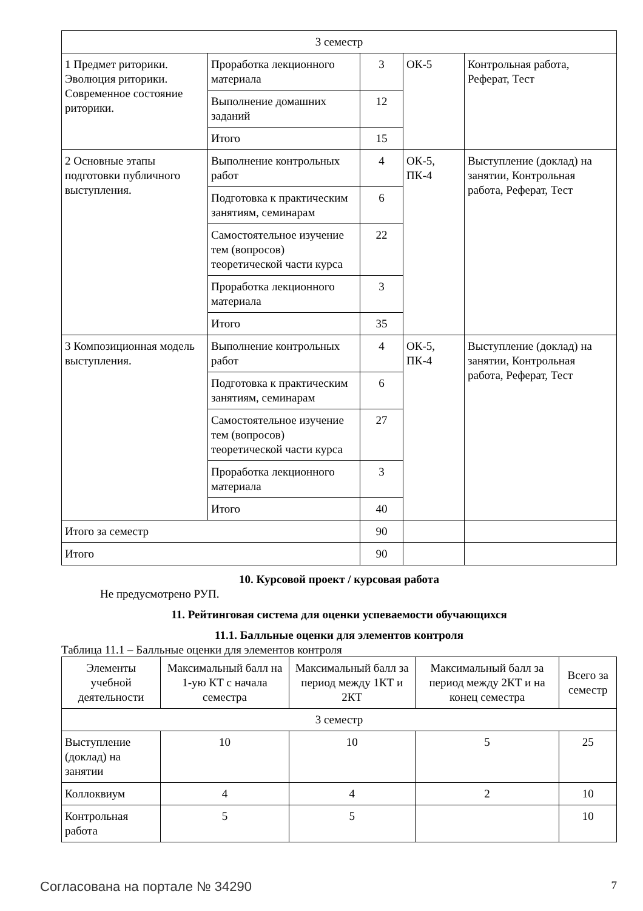| 3 семестр | | | | |
| 1 Предмет риторики. Эволюция риторики. Современное состояние риторики. | Проработка лекционного материала | 3 | ОК-5 | Контрольная работа, Реферат, Тест |
| | Выполнение домашних заданий | 12 | | |
| | Итого | 15 | | |
| 2 Основные этапы подготовки публичного выступления. | Выполнение контрольных работ | 4 | ОК-5, ПК-4 | Выступление (доклад) на занятии, Контрольная работа, Реферат, Тест |
| | Подготовка к практическим занятиям, семинарам | 6 | | |
| | Самостоятельное изучение тем (вопросов) теоретической части курса | 22 | | |
| | Проработка лекционного материала | 3 | | |
| | Итого | 35 | | |
| 3 Композиционная модель выступления. | Выполнение контрольных работ | 4 | ОК-5, ПК-4 | Выступление (доклад) на занятии, Контрольная работа, Реферат, Тест |
| | Подготовка к практическим занятиям, семинарам | 6 | | |
| | Самостоятельное изучение тем (вопросов) теоретической части курса | 27 | | |
| | Проработка лекционного материала | 3 | | |
| | Итого | 40 | | |
| Итого за семестр | | 90 | | |
| Итого | | 90 | | |
10. Курсовой проект / курсовая работа
Не предусмотрено РУП.
11. Рейтинговая система для оценки успеваемости обучающихся
11.1. Балльные оценки для элементов контроля
Таблица 11.1 – Балльные оценки для элементов контроля
| Элементы учебной деятельности | Максимальный балл на 1-ую КТ с начала семестра | Максимальный балл за период между 1КТ и 2КТ | Максимальный балл за период между 2КТ и на конец семестра | Всего за семестр |
| --- | --- | --- | --- | --- |
| 3 семестр | | | | |
| Выступление (доклад) на занятии | 10 | 10 | 5 | 25 |
| Коллоквиум | 4 | 4 | 2 | 10 |
| Контрольная работа | 5 | 5 | | 10 |
Согласована на портале № 34290 7